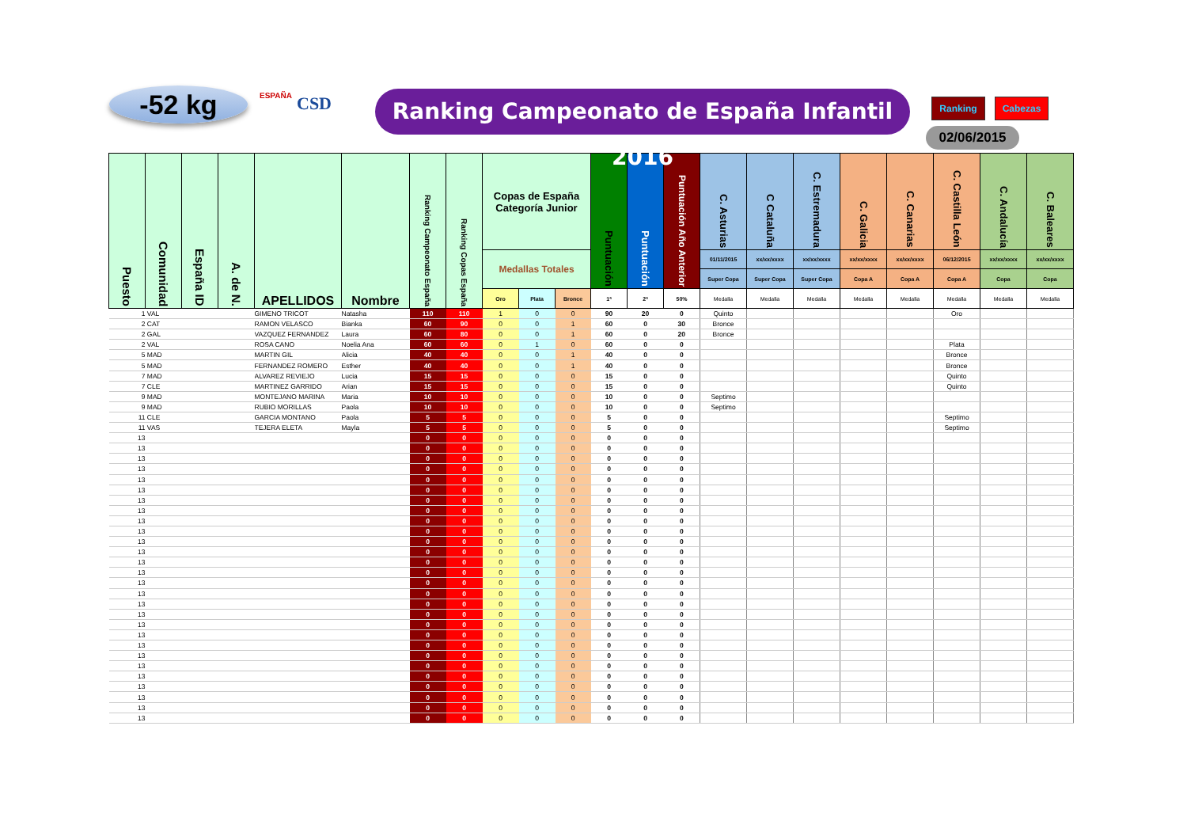-52 kg ESPAÑA CSD
Ranking Campeonato de España Infantil 2016
Ranking Cabezas
02/06/2015
| Puesto | Comunidad | España ID | A. de N. | APELLIDOS | Nombre | Ranking Campeonato España | Ranking Copas España | Copas de España Categoría Junior | | | Puntuación | Puntuación | Puntuación Año Anterior | C. Asturias | C Cataluña | C. Estremadura | C. Galicia | C. Canarias | C. Castilla León | C. Andalucía | C. Baleares |
| --- | --- | --- | --- | --- | --- | --- | --- | --- | --- | --- | --- | --- | --- | --- | --- | --- | --- | --- | --- | --- | --- |
| | | | | | | | | Medallas Totales | | | | | | 01/11/2015 | xx/xx/xxxx | xx/xx/xxxx | xx/xx/xxxx | xx/xx/xxxx | 06/12/2015 | xx/xx/xxxx | xx/xx/xxxx |
| | | | | | | | | | | | | | | Super Copa | Super Copa | Super Copa | Copa A | Copa A | Copa A | Copa | Copa |
| | | | | | | | | Oro | Plata | Bronce | 1ª | 2ª | 50% | Medalla | Medalla | Medalla | Medalla | Medalla | Medalla | Medalla | Medalla |
| 1 | VAL | | | GIMENO TRICOT | Natasha | 110 | 110 | 1 | 0 | 0 | 90 | 20 | 0 | Quinto | | | | | Oro | | |
| 2 | CAT | | | RAMON VELASCO | Bianka | 60 | 90 | 0 | 0 | 1 | 60 | 0 | 30 | Bronce | | | | | | | |
| 2 | GAL | | | VAZQUEZ FERNANDEZ | Laura | 60 | 80 | 0 | 0 | 1 | 60 | 0 | 20 | Bronce | | | | | | | |
| 2 | VAL | | | ROSA CANO | Noelia Ana | 60 | 60 | 0 | 1 | 0 | 60 | 0 | 0 | | | | | | Plata | | |
| 5 | MAD | | | MARTIN GIL | Alicia | 40 | 40 | 0 | 0 | 1 | 40 | 0 | 0 | | | | | | Bronce | | |
| 5 | MAD | | | FERNANDEZ ROMERO | Esther | 40 | 40 | 0 | 0 | 1 | 40 | 0 | 0 | | | | | | Bronce | | |
| 7 | MAD | | | ALVAREZ REVIEJO | Lucia | 15 | 15 | 0 | 0 | 0 | 15 | 0 | 0 | | | | | | Quinto | | |
| 7 | CLE | | | MARTINEZ GARRIDO | Arian | 15 | 15 | 0 | 0 | 0 | 15 | 0 | 0 | | | | | | Quinto | | |
| 9 | MAD | | | MONTEJANO MARINA | Maria | 10 | 10 | 0 | 0 | 0 | 10 | 0 | 0 | Septimo | | | | | | | |
| 9 | MAD | | | RUBIO MORILLAS | Paola | 10 | 10 | 0 | 0 | 0 | 10 | 0 | 0 | Septimo | | | | | | | |
| 11 | CLE | | | GARCIA MONTANO | Paola | 5 | 5 | 0 | 0 | 0 | 5 | 0 | 0 | | | | | | Septimo | | |
| 11 | VAS | | | TEJERA ELETA | Mayla | 5 | 5 | 0 | 0 | 0 | 5 | 0 | 0 | | | | | | Septimo | | |
| 13 | | | | | | 0 | 0 | 0 | 0 | 0 | 0 | 0 | 0 | | | | | | | | |
| 13 | | | | | | 0 | 0 | 0 | 0 | 0 | 0 | 0 | 0 | | | | | | | | |
| 13 | | | | | | 0 | 0 | 0 | 0 | 0 | 0 | 0 | 0 | | | | | | | | |
| 13 | | | | | | 0 | 0 | 0 | 0 | 0 | 0 | 0 | 0 | | | | | | | | |
| 13 | | | | | | 0 | 0 | 0 | 0 | 0 | 0 | 0 | 0 | | | | | | | | |
| 13 | | | | | | 0 | 0 | 0 | 0 | 0 | 0 | 0 | 0 | | | | | | | | |
| 13 | | | | | | 0 | 0 | 0 | 0 | 0 | 0 | 0 | 0 | | | | | | | | |
| 13 | | | | | | 0 | 0 | 0 | 0 | 0 | 0 | 0 | 0 | | | | | | | | |
| 13 | | | | | | 0 | 0 | 0 | 0 | 0 | 0 | 0 | 0 | | | | | | | | |
| 13 | | | | | | 0 | 0 | 0 | 0 | 0 | 0 | 0 | 0 | | | | | | | | |
| 13 | | | | | | 0 | 0 | 0 | 0 | 0 | 0 | 0 | 0 | | | | | | | | |
| 13 | | | | | | 0 | 0 | 0 | 0 | 0 | 0 | 0 | 0 | | | | | | | | |
| 13 | | | | | | 0 | 0 | 0 | 0 | 0 | 0 | 0 | 0 | | | | | | | | |
| 13 | | | | | | 0 | 0 | 0 | 0 | 0 | 0 | 0 | 0 | | | | | | | | |
| 13 | | | | | | 0 | 0 | 0 | 0 | 0 | 0 | 0 | 0 | | | | | | | | |
| 13 | | | | | | 0 | 0 | 0 | 0 | 0 | 0 | 0 | 0 | | | | | | | | |
| 13 | | | | | | 0 | 0 | 0 | 0 | 0 | 0 | 0 | 0 | | | | | | | | |
| 13 | | | | | | 0 | 0 | 0 | 0 | 0 | 0 | 0 | 0 | | | | | | | | |
| 13 | | | | | | 0 | 0 | 0 | 0 | 0 | 0 | 0 | 0 | | | | | | | | |
| 13 | | | | | | 0 | 0 | 0 | 0 | 0 | 0 | 0 | 0 | | | | | | | | |
| 13 | | | | | | 0 | 0 | 0 | 0 | 0 | 0 | 0 | 0 | | | | | | | | |
| 13 | | | | | | 0 | 0 | 0 | 0 | 0 | 0 | 0 | 0 | | | | | | | | |
| 13 | | | | | | 0 | 0 | 0 | 0 | 0 | 0 | 0 | 0 | | | | | | | | |
| 13 | | | | | | 0 | 0 | 0 | 0 | 0 | 0 | 0 | 0 | | | | | | | | |
| 13 | | | | | | 0 | 0 | 0 | 0 | 0 | 0 | 0 | 0 | | | | | | | | |
| 13 | | | | | | 0 | 0 | 0 | 0 | 0 | 0 | 0 | 0 | | | | | | | | |
| 13 | | | | | | 0 | 0 | 0 | 0 | 0 | 0 | 0 | 0 | | | | | | | | |
| 13 | | | | | | 0 | 0 | 0 | 0 | 0 | 0 | 0 | 0 | | | | | | | | |